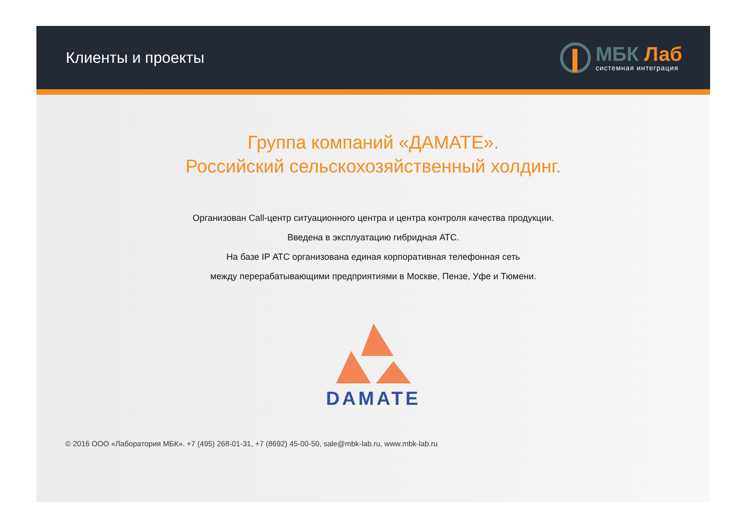Клиенты и проекты
МБК Лаб
системная интеграция
Группа компаний «ДАМАТЕ».
Российский сельскохозяйственный холдинг.
Организован Call-центр ситуационного центра и центра контроля качества продукции.
Введена в эксплуатацию гибридная АТС.
На базе IP АТС организована единая корпоративная телефонная сеть
между перерабатывающими предприятиями в Москве, Пензе, Уфе и Тюмени.
DAMATE
© 2016 ООО «Лаборатория МБК». +7 (495) 268-01-31, +7 (8692) 45-00-50, sale@mbk-lab.ru, www.mbk-lab.ru